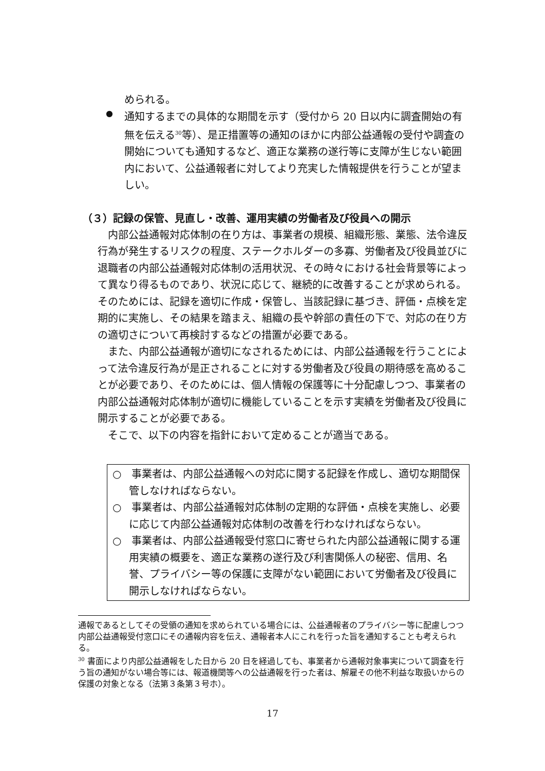められる。
●
通知するまでの具体的な期間を示す（受付から 20 日以内に調査開始の有無を伝える<sup>30</sup>等）、是正措置等の通知のほかに内部公益通報の受付や調査の開始についても通知するなど、適正な業務の遂行等に支障が生じない範囲内において、公益通報者に対してより充実した情報提供を行うことが望ましい。
（３）記録の保管、見直し・改善、運用実績の労働者及び役員への開示
　内部公益通報対応体制の在り方は、事業者の規模、組織形態、業態、法令違反行為が発生するリスクの程度、ステークホルダーの多寡、労働者及び役員並びに退職者の内部公益通報対応体制の活用状況、その時々における社会背景等によって異なり得るものであり、状況に応じて、継続的に改善することが求められる。そのためには、記録を適切に作成・保管し、当該記録に基づき、評価・点検を定期的に実施し、その結果を踏まえ、組織の長や幹部の責任の下で、対応の在り方の適切さについて再検討するなどの措置が必要である。
　また、内部公益通報が適切になされるためには、内部公益通報を行うことによって法令違反行為が是正されることに対する労働者及び役員の期待感を高めることが必要であり、そのためには、個人情報の保護等に十分配慮しつつ、事業者の内部公益通報対応体制が適切に機能していることを示す実績を労働者及び役員に開示することが必要である。
　そこで、以下の内容を指針において定めることが適当である。
○　事業者は、内部公益通報への対応に関する記録を作成し、適切な期間保管しなければならない。
○　事業者は、内部公益通報対応体制の定期的な評価・点検を実施し、必要に応じて内部公益通報対応体制の改善を行わなければならない。
○　事業者は、内部公益通報受付窓口に寄せられた内部公益通報に関する運用実績の概要を、適正な業務の遂行及び利害関係人の秘密、信用、名誉、プライバシー等の保護に支障がない範囲において労働者及び役員に開示しなければならない。
通報であるとしてその受領の通知を求められている場合には、公益通報者のプライバシー等に配慮しつつ内部公益通報受付窓口にその通報内容を伝え、通報者本人にこれを行った旨を通知することも考えられる。
<sup>30</sup> 書面により内部公益通報をした日から 20 日を経過しても、事業者から通報対象事実について調査を行う旨の通知がない場合等には、報道機関等への公益通報を行った者は、解雇その他不利益な取扱いからの保護の対象となる（法第３条第３号ホ）。
17